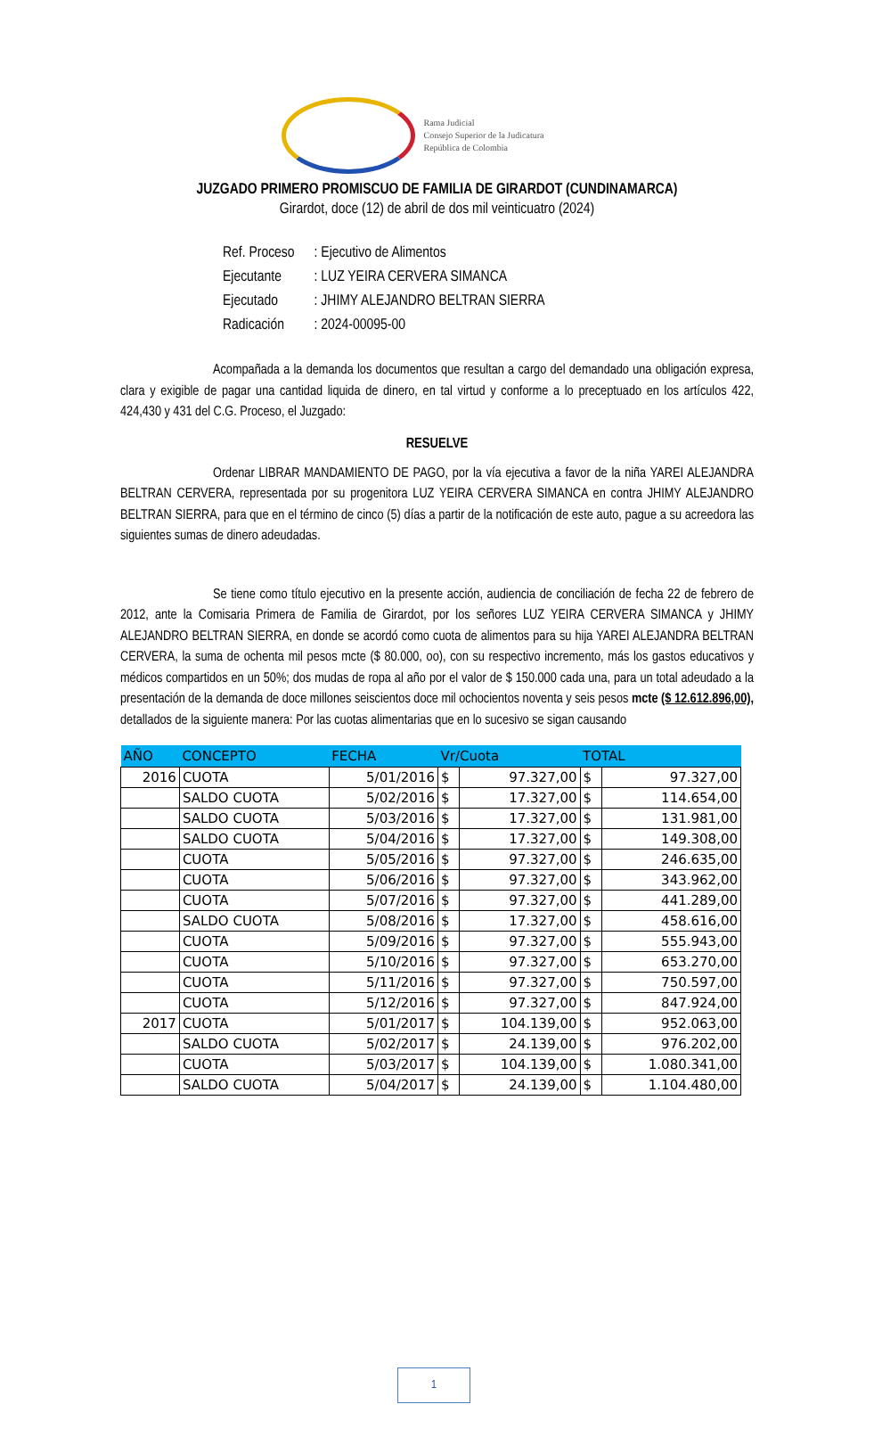Rama Judicial
Consejo Superior de la Judicatura
República de Colombia
JUZGADO PRIMERO PROMISCUO DE FAMILIA DE GIRARDOT (CUNDINAMARCA)
Girardot, doce (12) de abril de dos mil veinticuatro (2024)
| Ref. Proceso | : Ejecutivo de Alimentos |
| Ejecutante | : LUZ YEIRA CERVERA SIMANCA |
| Ejecutado | : JHIMY ALEJANDRO BELTRAN SIERRA |
| Radicación | : 2024-00095-00 |
Acompañada a la demanda los documentos que resultan a cargo del demandado una obligación expresa, clara y exigible de pagar una cantidad liquida de dinero, en tal virtud y conforme a lo preceptuado en los artículos 422, 424,430 y 431 del C.G. Proceso, el Juzgado:
RESUELVE
Ordenar LIBRAR MANDAMIENTO DE PAGO, por la vía ejecutiva a favor de la niña YAREI ALEJANDRA BELTRAN CERVERA, representada por su progenitora LUZ YEIRA CERVERA SIMANCA en contra JHIMY ALEJANDRO BELTRAN SIERRA, para que en el término de cinco (5) días a partir de la notificación de este auto, pague a su acreedora las siguientes sumas de dinero adeudadas.
Se tiene como título ejecutivo en la presente acción, audiencia de conciliación de fecha 22 de febrero de 2012, ante la Comisaria Primera de Familia de Girardot, por los señores LUZ YEIRA CERVERA SIMANCA y JHIMY ALEJANDRO BELTRAN SIERRA, en donde se acordó como cuota de alimentos para su hija YAREI ALEJANDRA BELTRAN CERVERA, la suma de ochenta mil pesos mcte ($ 80.000, oo), con su respectivo incremento, más los gastos educativos y médicos compartidos en un 50%; dos mudas de ropa al año por el valor de $ 150.000 cada una, para un total adeudado a la presentación de la demanda de doce millones seiscientos doce mil ochocientos noventa y seis pesos mcte ($ 12.612.896,00), detallados de la siguiente manera: Por las cuotas alimentarias que en lo sucesivo se sigan causando
| AÑO | CONCEPTO | FECHA | Vr/Cuota | | TOTAL | |
| --- | --- | --- | --- | --- | --- | --- |
| 2016 | CUOTA | 5/01/2016 | $ | 97.327,00 | $ | 97.327,00 |
| | SALDO CUOTA | 5/02/2016 | $ | 17.327,00 | $ | 114.654,00 |
| | SALDO CUOTA | 5/03/2016 | $ | 17.327,00 | $ | 131.981,00 |
| | SALDO CUOTA | 5/04/2016 | $ | 17.327,00 | $ | 149.308,00 |
| | CUOTA | 5/05/2016 | $ | 97.327,00 | $ | 246.635,00 |
| | CUOTA | 5/06/2016 | $ | 97.327,00 | $ | 343.962,00 |
| | CUOTA | 5/07/2016 | $ | 97.327,00 | $ | 441.289,00 |
| | SALDO CUOTA | 5/08/2016 | $ | 17.327,00 | $ | 458.616,00 |
| | CUOTA | 5/09/2016 | $ | 97.327,00 | $ | 555.943,00 |
| | CUOTA | 5/10/2016 | $ | 97.327,00 | $ | 653.270,00 |
| | CUOTA | 5/11/2016 | $ | 97.327,00 | $ | 750.597,00 |
| | CUOTA | 5/12/2016 | $ | 97.327,00 | $ | 847.924,00 |
| 2017 | CUOTA | 5/01/2017 | $ | 104.139,00 | $ | 952.063,00 |
| | SALDO CUOTA | 5/02/2017 | $ | 24.139,00 | $ | 976.202,00 |
| | CUOTA | 5/03/2017 | $ | 104.139,00 | $ | 1.080.341,00 |
| | SALDO CUOTA | 5/04/2017 | $ | 24.139,00 | $ | 1.104.480,00 |
1